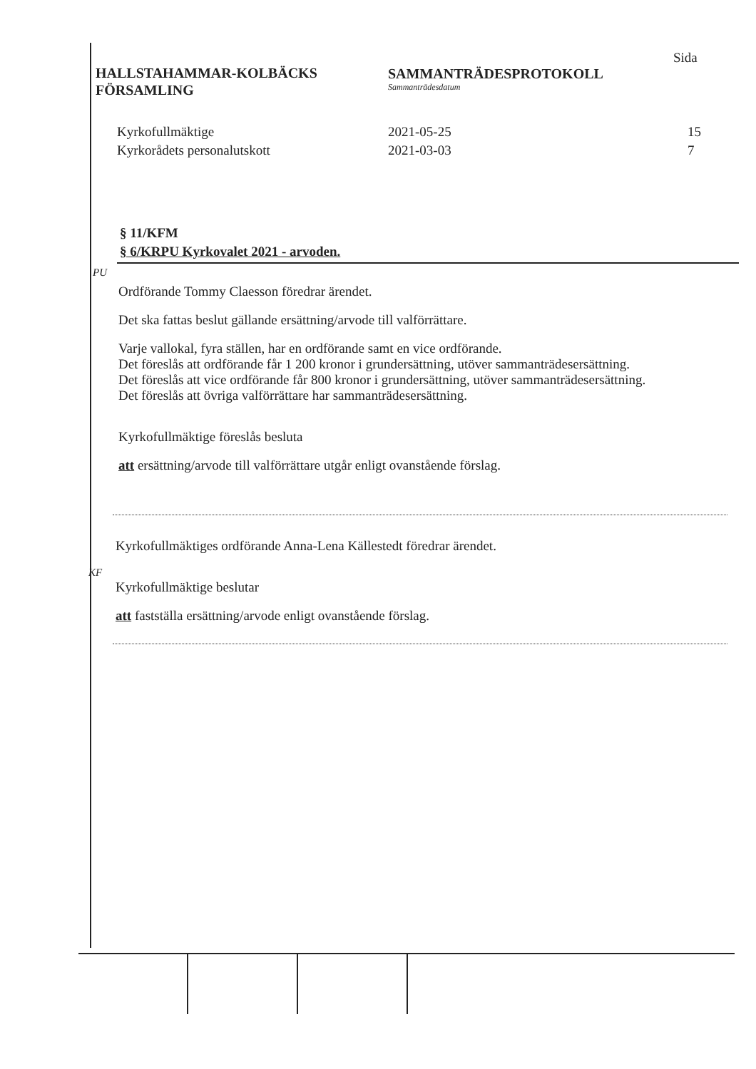HALLSTAHAMMAR-KOLBÄCKS
FÖRSAMLING
SAMMANTRÄDESPROTOKOLL
Sammanträdesdatum
Sida
Kyrkofullmäktige 2021-05-25 15
Kyrkorådets personalutskott 2021-03-03 7
§ 11/KFM
§ 6/KRPU Kyrkovalet 2021 - arvoden.
PU
Ordförande Tommy Claesson föredrar ärendet.
Det ska fattas beslut gällande ersättning/arvode till valförrättare.
Varje vallokal, fyra ställen, har en ordförande samt en vice ordförande.
Det föreslås att ordförande får 1 200 kronor i grundersättning, utöver sammanträdesersättning.
Det föreslås att vice ordförande får 800 kronor i grundersättning, utöver sammanträdesersättning.
Det föreslås att övriga valförrättare har sammanträdesersättning.
Kyrkofullmäktige föreslås besluta
att ersättning/arvode till valförrättare utgår enligt ovanstående förslag.
KF
Kyrkofullmäktiges ordförande Anna-Lena Källestedt föredrar ärendet.
Kyrkofullmäktige beslutar
att fastställa ersättning/arvode enligt ovanstående förslag.